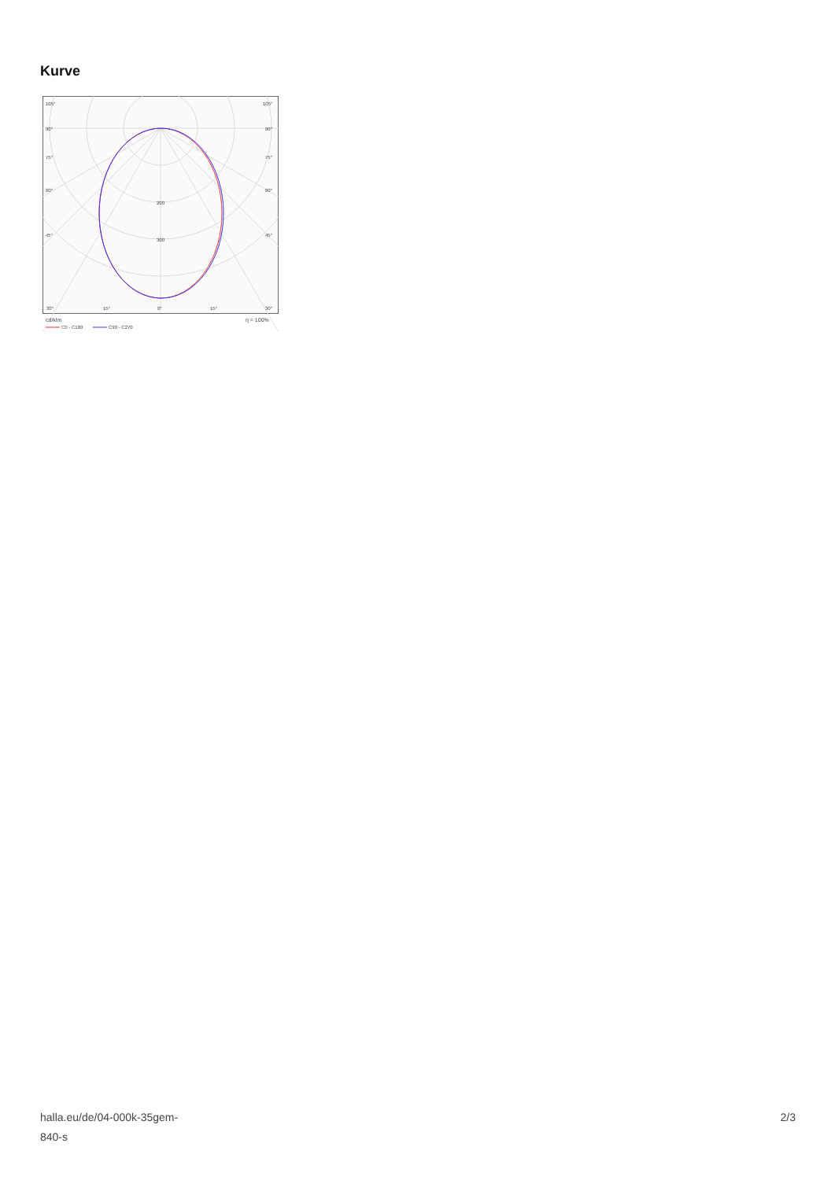Kurve
105°
105°
90°
90°
75°
75°
60°
60°
45°
45°
200
300
30°
15°
0°
15°
30°
cd/klm
η = 100%
C0 - C180
C90 - C270
halla.eu/de/04-000k-35gem-
840-s
2/3